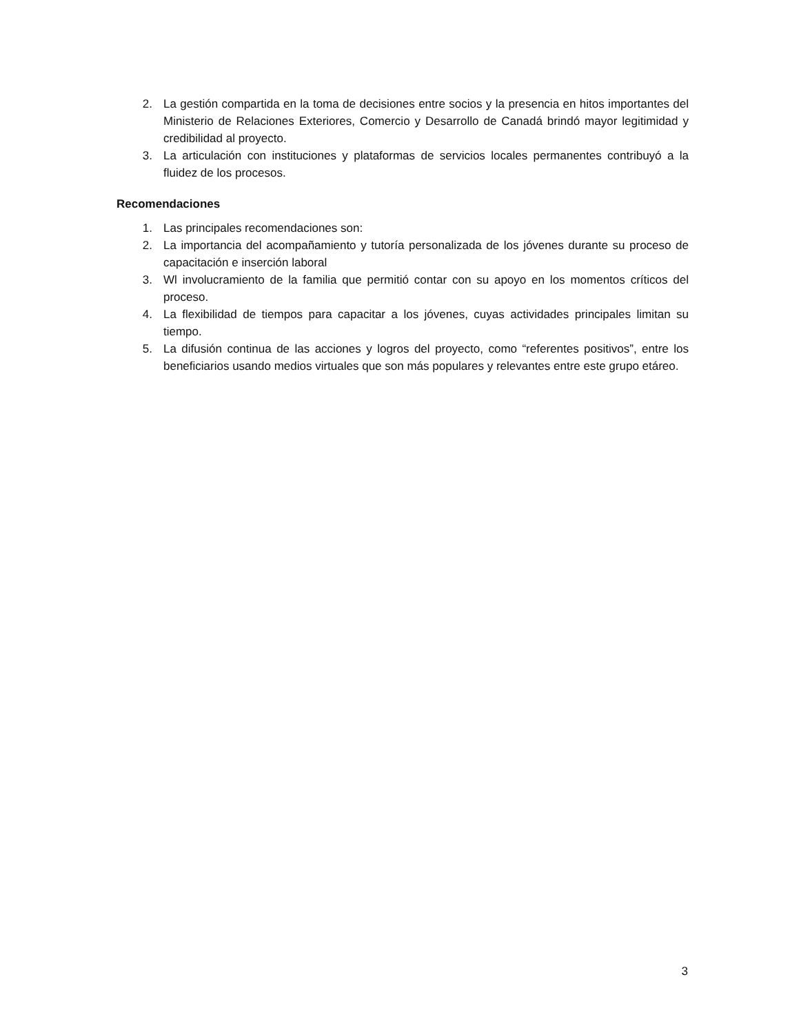2. La gestión compartida en la toma de decisiones entre socios y la presencia en hitos importantes del Ministerio de Relaciones Exteriores, Comercio y Desarrollo de Canadá brindó mayor legitimidad y credibilidad al proyecto.
3. La articulación con instituciones y plataformas de servicios locales permanentes contribuyó a la fluidez de los procesos.
Recomendaciones
1. Las principales recomendaciones son:
2. La importancia del acompañamiento y tutoría personalizada de los jóvenes durante su proceso de capacitación e inserción laboral
3. Wl involucramiento de la familia que permitió contar con su apoyo en los momentos críticos del proceso.
4. La flexibilidad de tiempos para capacitar a los jóvenes, cuyas actividades principales limitan su tiempo.
5. La difusión continua de las acciones y logros del proyecto, como “referentes positivos”, entre los beneficiarios usando medios virtuales que son más populares y relevantes entre este grupo etáreo.
3